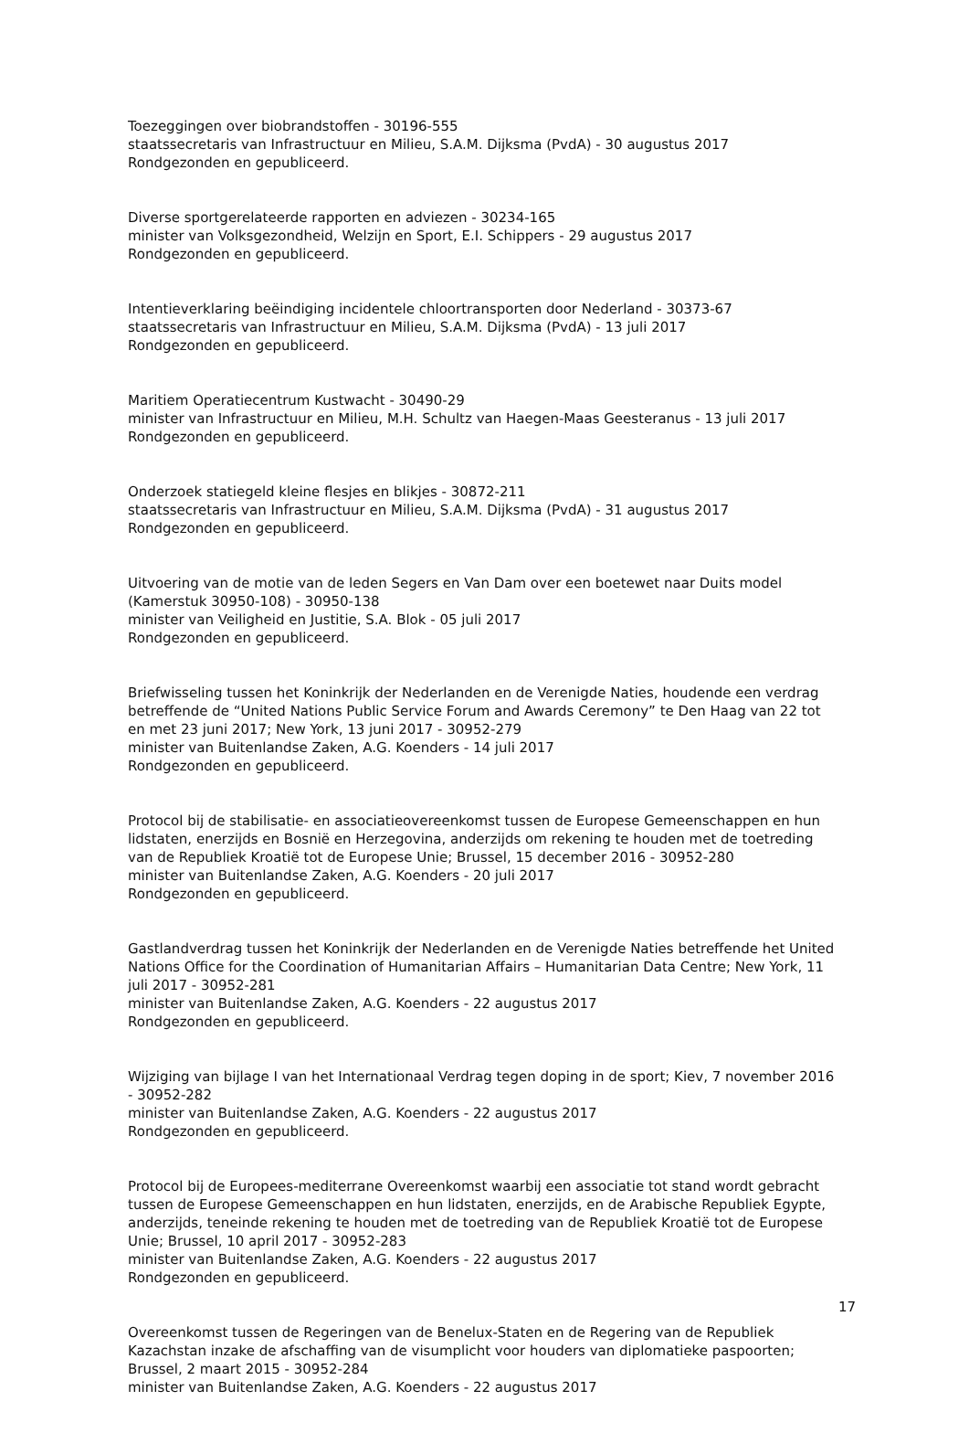Toezeggingen over biobrandstoffen - 30196-555
staatssecretaris van Infrastructuur en Milieu, S.A.M. Dijksma (PvdA) - 30 augustus 2017
Rondgezonden en gepubliceerd.
Diverse sportgerelateerde rapporten en adviezen - 30234-165
minister van Volksgezondheid, Welzijn en Sport, E.I. Schippers - 29 augustus 2017
Rondgezonden en gepubliceerd.
Intentieverklaring beëindiging incidentele chloortransporten door Nederland - 30373-67
staatssecretaris van Infrastructuur en Milieu, S.A.M. Dijksma (PvdA) - 13 juli 2017
Rondgezonden en gepubliceerd.
Maritiem Operatiecentrum Kustwacht - 30490-29
minister van Infrastructuur en Milieu, M.H. Schultz van Haegen-Maas Geesteranus - 13 juli 2017
Rondgezonden en gepubliceerd.
Onderzoek statiegeld kleine flesjes en blikjes - 30872-211
staatssecretaris van Infrastructuur en Milieu, S.A.M. Dijksma (PvdA) - 31 augustus 2017
Rondgezonden en gepubliceerd.
Uitvoering van de motie van de leden Segers en Van Dam over een boetewet naar Duits model (Kamerstuk 30950-108) - 30950-138
minister van Veiligheid en Justitie, S.A. Blok - 05 juli 2017
Rondgezonden en gepubliceerd.
Briefwisseling tussen het Koninkrijk der Nederlanden en de Verenigde Naties, houdende een verdrag betreffende de “United Nations Public Service Forum and Awards Ceremony” te Den Haag van 22 tot en met 23 juni 2017; New York, 13 juni 2017 - 30952-279
minister van Buitenlandse Zaken, A.G. Koenders - 14 juli 2017
Rondgezonden en gepubliceerd.
Protocol bij de stabilisatie- en associatieovereenkomst tussen de Europese Gemeenschappen en hun lidstaten, enerzijds en Bosnië en Herzegovina, anderzijds om rekening te houden met de toetreding van de Republiek Kroatië tot de Europese Unie; Brussel, 15 december 2016 - 30952-280
minister van Buitenlandse Zaken, A.G. Koenders - 20 juli 2017
Rondgezonden en gepubliceerd.
Gastlandverdrag tussen het Koninkrijk der Nederlanden en de Verenigde Naties betreffende het United Nations Office for the Coordination of Humanitarian Affairs – Humanitarian Data Centre; New York, 11 juli 2017 - 30952-281
minister van Buitenlandse Zaken, A.G. Koenders - 22 augustus 2017
Rondgezonden en gepubliceerd.
Wijziging van bijlage I van het Internationaal Verdrag tegen doping in de sport; Kiev, 7 november 2016 - 30952-282
minister van Buitenlandse Zaken, A.G. Koenders - 22 augustus 2017
Rondgezonden en gepubliceerd.
Protocol bij de Europees-mediterrane Overeenkomst waarbij een associatie tot stand wordt gebracht tussen de Europese Gemeenschappen en hun lidstaten, enerzijds, en de Arabische Republiek Egypte, anderzijds, teneinde rekening te houden met de toetreding van de Republiek Kroatië tot de Europese Unie; Brussel, 10 april 2017 - 30952-283
minister van Buitenlandse Zaken, A.G. Koenders - 22 augustus 2017
Rondgezonden en gepubliceerd.
Overeenkomst tussen de Regeringen van de Benelux-Staten en de Regering van de Republiek Kazachstan inzake de afschaffing van de visumplicht voor houders van diplomatieke paspoorten; Brussel, 2 maart 2015 - 30952-284
minister van Buitenlandse Zaken, A.G. Koenders - 22 augustus 2017
17